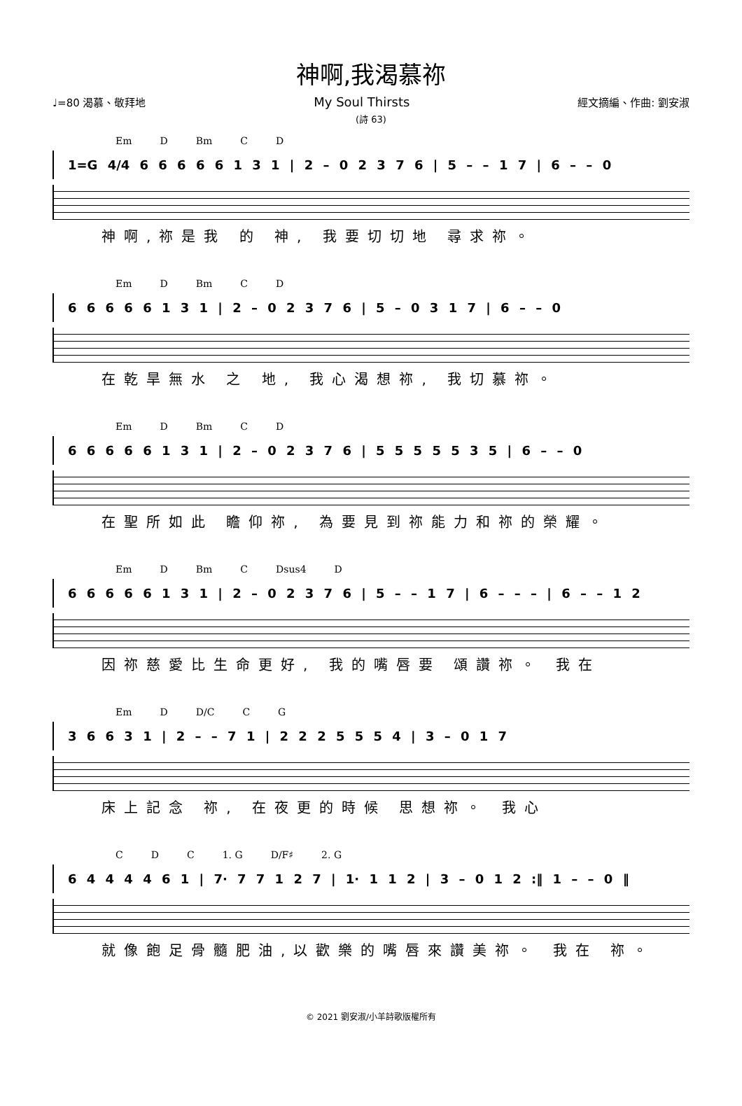神啊,我渴慕祢
♩=80 渴慕、敬拜地 My Soul Thirsts 經文摘編、作曲: 劉安淑
(詩 63)
Em D Bm C D
1=G 4/4 6 6 6 6 6 1 3 1 | 2 – 0 2 3 7 6 | 5 – – 1 7 | 6 – – 0
神啊,祢是我 的 神, 我要切切地 尋求祢。
Em D Bm C D
6 6 6 6 6 1 3 1 | 2 – 0 2 3 7 6 | 5 – 0 3 1 7 | 6 – – 0
在乾旱無水 之 地, 我心渴想祢, 我切慕祢。
Em D Bm C D
6 6 6 6 6 1 3 1 | 2 – 0 2 3 7 6 | 5 5 5 5 5 3 5 | 6 – – 0
在聖所如此 瞻仰祢, 為要見到祢能力和祢的榮耀。
Em D Bm C Dsus4 D
6 6 6 6 6 1 3 1 | 2 – 0 2 3 7 6 | 5 – – 1 7 | 6 – – – | 6 – – 1 2
因祢慈愛比生命更好, 我的嘴唇要 頌讚祢。 我在
Em D D/C C G
3 6 6 3 1 | 2 – – 7 1 | 2 2 2 5 5 5 4 | 3 – 0 1 7
床上記念 祢, 在夜更的時候 思想祢。 我心
C D C 1. G D/F♯ 2. G
6 4 4 4 4 6 1 | 7· 7 7 1 2 7 | 1· 1 1 2 | 3 – 0 1 2 :‖ 1 – – 0 ‖
就像飽足骨髓肥油,以歡樂的嘴唇來讚美祢。 我在 祢。
© 2021 劉安淑/小羊詩歌版權所有